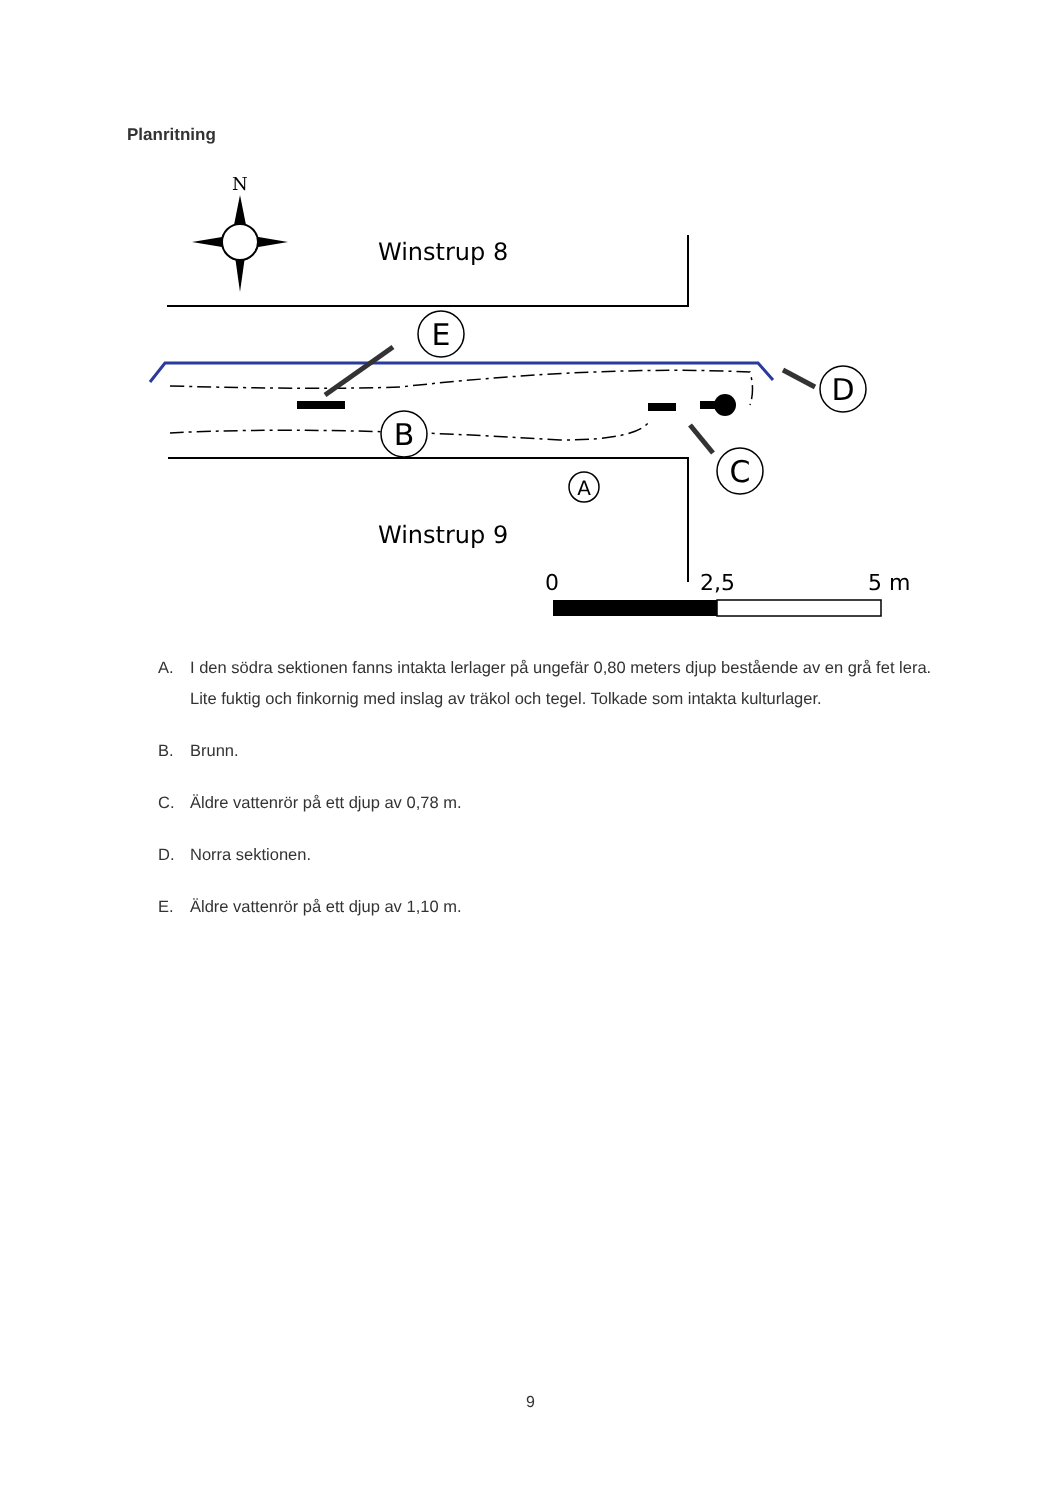Planritning
N
Winstrup 8
E
D
B
C
A
Winstrup 9
0
2,5
5 m
A. I den södra sektionen fanns intakta lerlager på ungefär 0,80 meters djup bestående av en grå fet lera. Lite fuktig och finkornig med inslag av träkol och tegel. Tolkade som intakta kulturlager.
B. Brunn.
C. Äldre vattenrör på ett djup av 0,78 m.
D. Norra sektionen.
E. Äldre vattenrör på ett djup av 1,10 m.
9